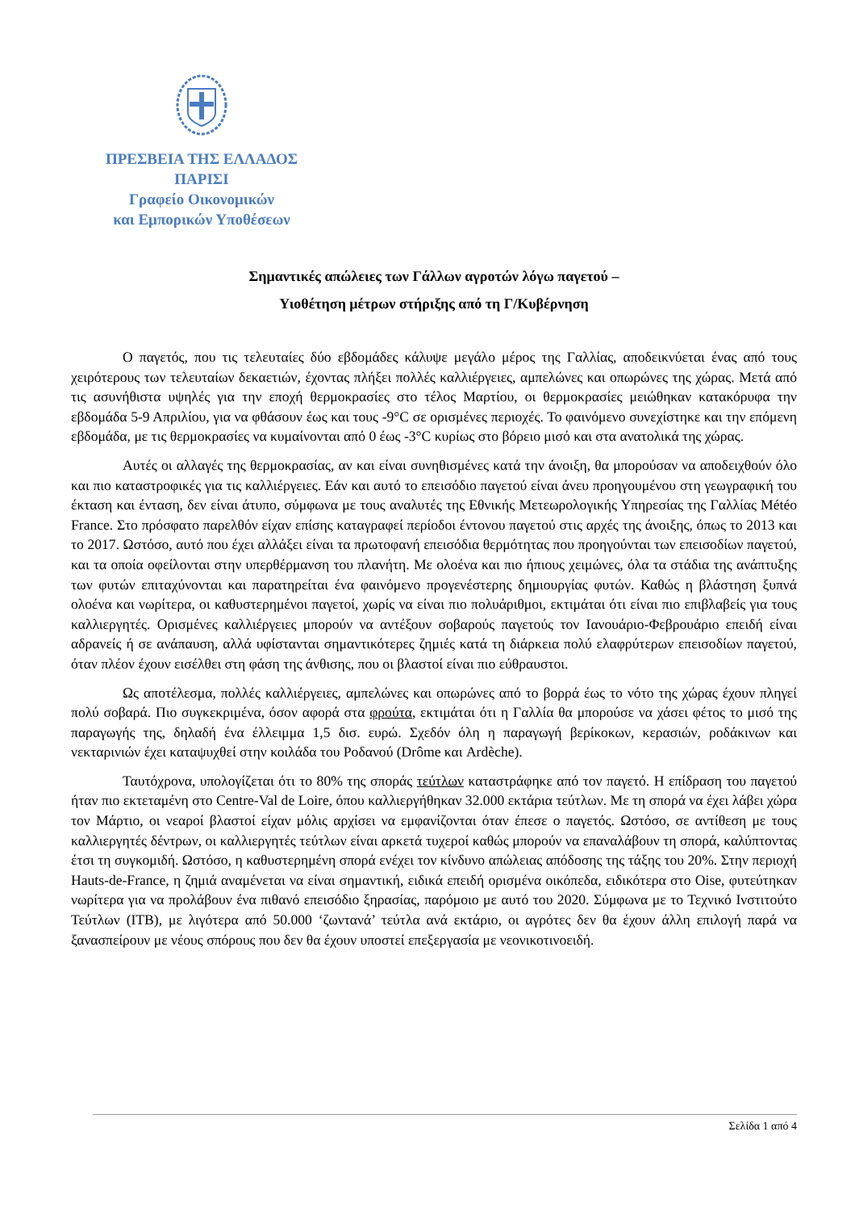ΠΡΕΣΒΕΙΑ ΤΗΣ ΕΛΛΑΔΟΣ
ΠΑΡΙΣΙ
Γραφείο Οικονομικών
και Εμπορικών Υποθέσεων
Σημαντικές απώλειες των Γάλλων αγροτών λόγω παγετού –
Υιοθέτηση μέτρων στήριξης από τη Γ/Κυβέρνηση
Ο παγετός, που τις τελευταίες δύο εβδομάδες κάλυψε μεγάλο μέρος της Γαλλίας, αποδεικνύεται ένας από τους χειρότερους των τελευταίων δεκαετιών, έχοντας πλήξει πολλές καλλιέργειες, αμπελώνες και οπωρώνες της χώρας. Μετά από τις ασυνήθιστα υψηλές για την εποχή θερμοκρασίες στο τέλος Μαρτίου, οι θερμοκρασίες μειώθηκαν κατακόρυφα την εβδομάδα 5-9 Απριλίου, για να φθάσουν έως και τους -9°C σε ορισμένες περιοχές. Το φαινόμενο συνεχίστηκε και την επόμενη εβδομάδα, με τις θερμοκρασίες να κυμαίνονται από 0 έως -3°C κυρίως στο βόρειο μισό και στα ανατολικά της χώρας.
Αυτές οι αλλαγές της θερμοκρασίας, αν και είναι συνηθισμένες κατά την άνοιξη, θα μπορούσαν να αποδειχθούν όλο και πιο καταστροφικές για τις καλλιέργειες. Εάν και αυτό το επεισόδιο παγετού είναι άνευ προηγουμένου στη γεωγραφική του έκταση και ένταση, δεν είναι άτυπο, σύμφωνα με τους αναλυτές της Εθνικής Μετεωρολογικής Υπηρεσίας της Γαλλίας Météo France. Στο πρόσφατο παρελθόν είχαν επίσης καταγραφεί περίοδοι έντονου παγετού στις αρχές της άνοιξης, όπως το 2013 και το 2017. Ωστόσο, αυτό που έχει αλλάξει είναι τα πρωτοφανή επεισόδια θερμότητας που προηγούνται των επεισοδίων παγετού, και τα οποία οφείλονται στην υπερθέρμανση του πλανήτη. Με ολοένα και πιο ήπιους χειμώνες, όλα τα στάδια της ανάπτυξης των φυτών επιταχύνονται και παρατηρείται ένα φαινόμενο προγενέστερης δημιουργίας φυτών. Καθώς η βλάστηση ξυπνά ολοένα και νωρίτερα, οι καθυστερημένοι παγετοί, χωρίς να είναι πιο πολυάριθμοι, εκτιμάται ότι είναι πιο επιβλαβείς για τους καλλιεργητές. Ορισμένες καλλιέργειες μπορούν να αντέξουν σοβαρούς παγετούς τον Ιανουάριο-Φεβρουάριο επειδή είναι αδρανείς ή σε ανάπαυση, αλλά υφίστανται σημαντικότερες ζημιές κατά τη διάρκεια πολύ ελαφρύτερων επεισοδίων παγετού, όταν πλέον έχουν εισέλθει στη φάση της άνθισης, που οι βλαστοί είναι πιο εύθραυστοι.
Ως αποτέλεσμα, πολλές καλλιέργειες, αμπελώνες και οπωρώνες από το βορρά έως το νότο της χώρας έχουν πληγεί πολύ σοβαρά. Πιο συγκεκριμένα, όσον αφορά στα φρούτα, εκτιμάται ότι η Γαλλία θα μπορούσε να χάσει φέτος το μισό της παραγωγής της, δηλαδή ένα έλλειμμα 1,5 δισ. ευρώ. Σχεδόν όλη η παραγωγή βερίκοκων, κερασιών, ροδάκινων και νεκταρινιών έχει καταψυχθεί στην κοιλάδα του Ροδανού (Drôme και Ardèche).
Ταυτόχρονα, υπολογίζεται ότι το 80% της σποράς τεύτλων καταστράφηκε από τον παγετό. Η επίδραση του παγετού ήταν πιο εκτεταμένη στο Centre-Val de Loire, όπου καλλιεργήθηκαν 32.000 εκτάρια τεύτλων. Με τη σπορά να έχει λάβει χώρα τον Μάρτιο, οι νεαροί βλαστοί είχαν μόλις αρχίσει να εμφανίζονται όταν έπεσε ο παγετός. Ωστόσο, σε αντίθεση με τους καλλιεργητές δέντρων, οι καλλιεργητές τεύτλων είναι αρκετά τυχεροί καθώς μπορούν να επαναλάβουν τη σπορά, καλύπτοντας έτσι τη συγκομιδή. Ωστόσο, η καθυστερημένη σπορά ενέχει τον κίνδυνο απώλειας απόδοσης της τάξης του 20%. Στην περιοχή Hauts-de-France, η ζημιά αναμένεται να είναι σημαντική, ειδικά επειδή ορισμένα οικόπεδα, ειδικότερα στο Oise, φυτεύτηκαν νωρίτερα για να προλάβουν ένα πιθανό επεισόδιο ξηρασίας, παρόμοιο με αυτό του 2020. Σύμφωνα με το Τεχνικό Ινστιτούτο Τεύτλων (ITB), με λιγότερα από 50.000 ‘ζωντανά’ τεύτλα ανά εκτάριο, οι αγρότες δεν θα έχουν άλλη επιλογή παρά να ξανασπείρουν με νέους σπόρους που δεν θα έχουν υποστεί επεξεργασία με νεονικοτινοειδή.
Σελίδα 1 από 4